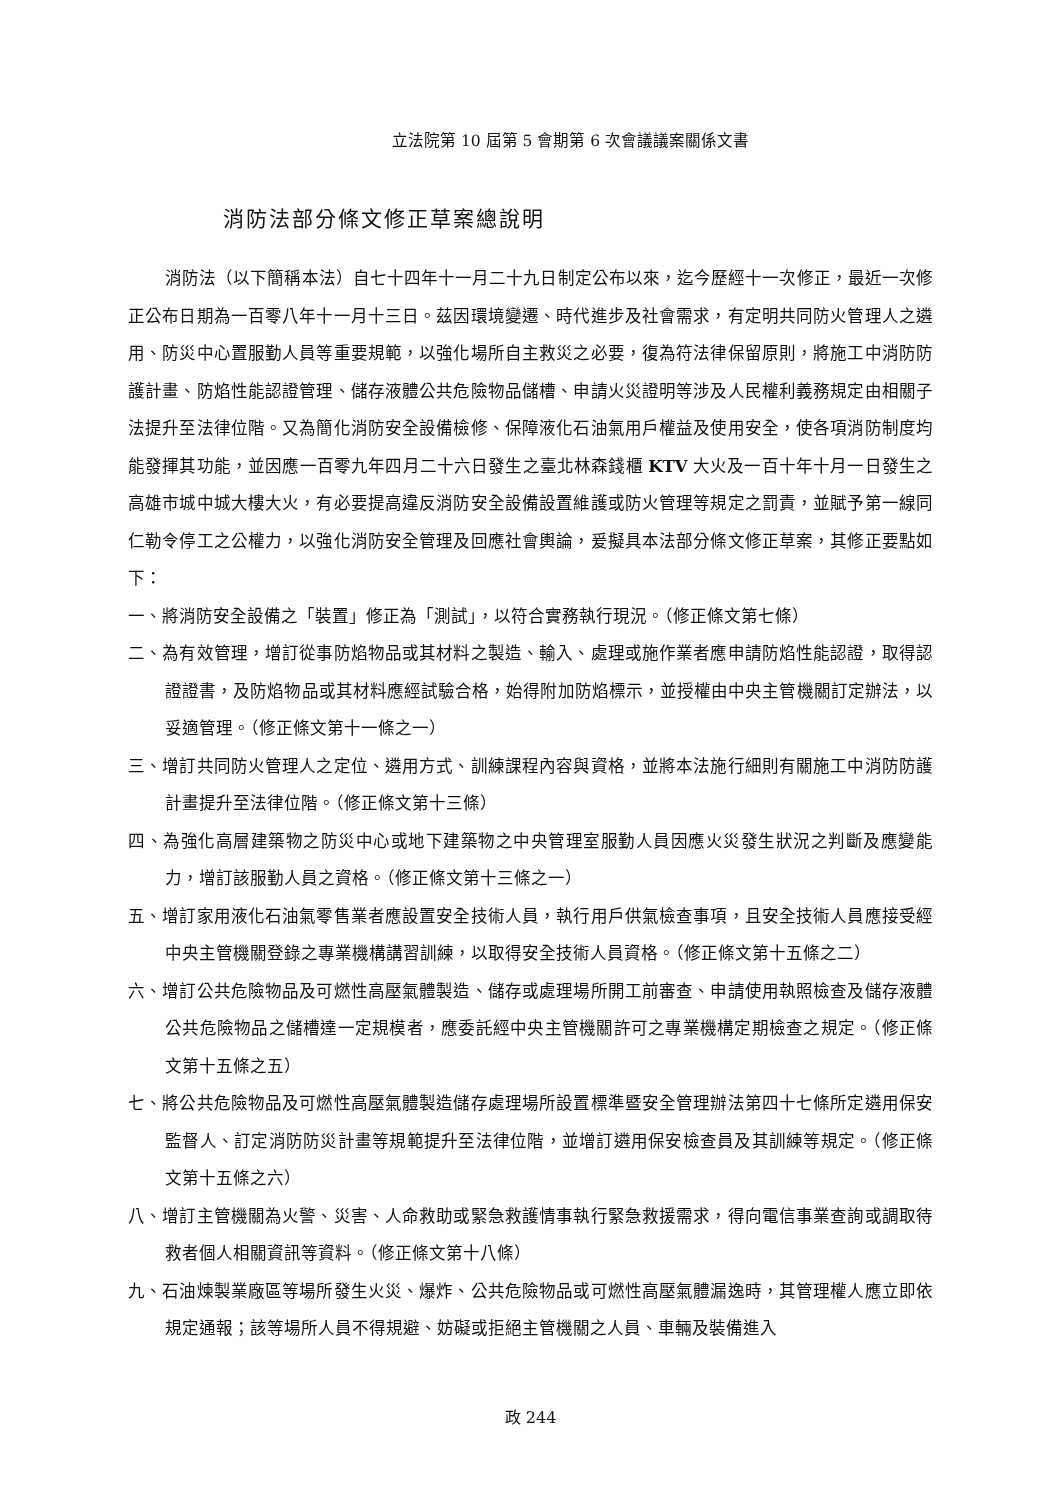立法院第 10 屆第 5 會期第 6 次會議議案關係文書
消防法部分條文修正草案總說明
消防法（以下簡稱本法）自七十四年十一月二十九日制定公布以來，迄今歷經十一次修正，最近一次修正公布日期為一百零八年十一月十三日。茲因環境變遷、時代進步及社會需求，有定明共同防火管理人之遴用、防災中心置服勤人員等重要規範，以強化場所自主救災之必要，復為符法律保留原則，將施工中消防防護計畫、防焰性能認證管理、儲存液體公共危險物品儲槽、申請火災證明等涉及人民權利義務規定由相關子法提升至法律位階。又為簡化消防安全設備檢修、保障液化石油氣用戶權益及使用安全，使各項消防制度均能發揮其功能，並因應一百零九年四月二十六日發生之臺北林森錢櫃 KTV 大火及一百十年十月一日發生之高雄市城中城大樓大火，有必要提高違反消防安全設備設置維護或防火管理等規定之罰責，並賦予第一線同仁勒令停工之公權力，以強化消防安全管理及回應社會輿論，爰擬具本法部分條文修正草案，其修正要點如下：
一、將消防安全設備之「裝置」修正為「測試」，以符合實務執行現況。（修正條文第七條）
二、為有效管理，增訂從事防焰物品或其材料之製造、輸入、處理或施作業者應申請防焰性能認證，取得認證證書，及防焰物品或其材料應經試驗合格，始得附加防焰標示，並授權由中央主管機關訂定辦法，以妥適管理。（修正條文第十一條之一）
三、增訂共同防火管理人之定位、遴用方式、訓練課程內容與資格，並將本法施行細則有關施工中消防防護計畫提升至法律位階。（修正條文第十三條）
四、為強化高層建築物之防災中心或地下建築物之中央管理室服勤人員因應火災發生狀況之判斷及應變能力，增訂該服勤人員之資格。（修正條文第十三條之一）
五、增訂家用液化石油氣零售業者應設置安全技術人員，執行用戶供氣檢查事項，且安全技術人員應接受經中央主管機關登錄之專業機構講習訓練，以取得安全技術人員資格。（修正條文第十五條之二）
六、增訂公共危險物品及可燃性高壓氣體製造、儲存或處理場所開工前審查、申請使用執照檢查及儲存液體公共危險物品之儲槽達一定規模者，應委託經中央主管機關許可之專業機構定期檢查之規定。（修正條文第十五條之五）
七、將公共危險物品及可燃性高壓氣體製造儲存處理場所設置標準暨安全管理辦法第四十七條所定遴用保安監督人、訂定消防防災計畫等規範提升至法律位階，並增訂遴用保安檢查員及其訓練等規定。（修正條文第十五條之六）
八、增訂主管機關為火警、災害、人命救助或緊急救護情事執行緊急救援需求，得向電信事業查詢或調取待救者個人相關資訊等資料。（修正條文第十八條）
九、石油煉製業廠區等場所發生火災、爆炸、公共危險物品或可燃性高壓氣體漏逸時，其管理權人應立即依規定通報；該等場所人員不得規避、妨礙或拒絕主管機關之人員、車輛及裝備進入
政 244